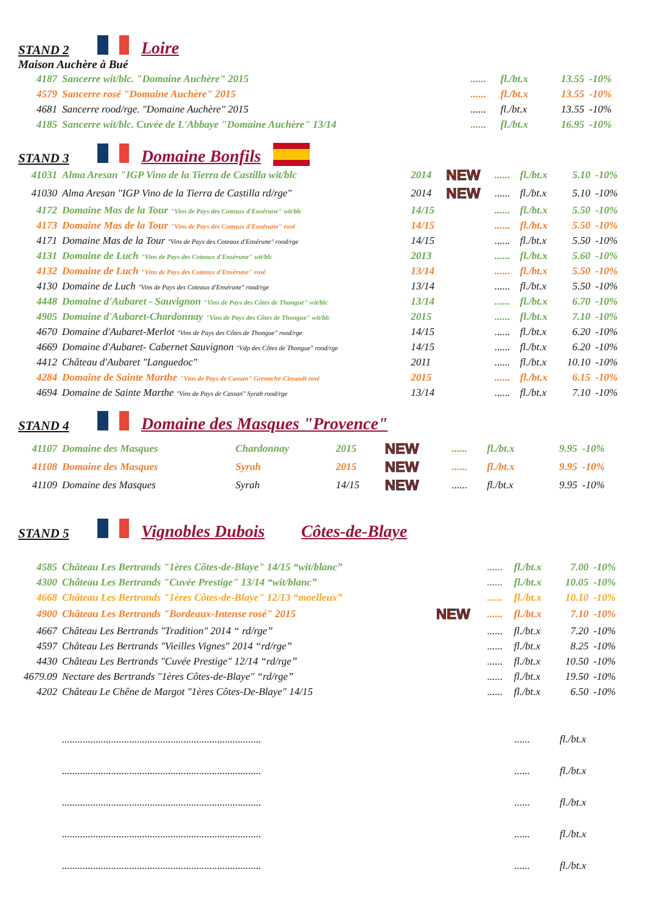STAND 2 Loire
Maison Auchère à Bué
| 4187 | Sancerre wit/blc. "Domaine Auchère" 2015 | ...... | fl./bt.x | 13.55 | -10% |
| 4579 | Sancerre rosé "Domaine Auchère" 2015 | ...... | fl./bt.x | 13.55 | -10% |
| 4681 | Sancerre rood/rge. "Domaine Auchère" 2015 | ...... | fl./bt.x | 13.55 | -10% |
| 4185 | Sancerre wit/blc. Cuvée de L'Abbaye "Domaine Auchère" 13/14 | ...... | fl./bt.x | 16.95 | -10% |
STAND 3 Domaine Bonfils
| 41031 | Alma Aresan "IGP Vino de la Tierra de Castilla wit/blc | 2014 | NEW | ...... | fl./bt.x | 5.10 | -10% |
| 41030 | Alma Aresan "IGP Vino de la Tierra de Castilla rd/rge" | 2014 | NEW | ...... | fl./bt.x | 5.10 | -10% |
| 4172 | Domaine Mas de la Tour "Vins de Pays des Coteaux d'Ensérune" wit/blc | 14/15 | | ...... | fl./bt.x | 5.50 | -10% |
| 4173 | Domaine Mas de la Tour "Vins de Pays des Coteaux d'Ensérune" rosé | 14/15 | | ...... | fl./bt.x | 5.50 | -10% |
| 4171 | Domaine Mas de la Tour "Vins de Pays des Coteaux d'Ensérune" rood/rge | 14/15 | | ...... | fl./bt.x | 5.50 | -10% |
| 4131 | Domaine de Luch "Vins de Pays des Coteaux d'Ensérune" wit/blc | 2013 | | ...... | fl./bt.x | 5.60 | -10% |
| 4132 | Domaine de Luch "Vins de Pays des Coteaux d'Ensérune" rosé | 13/14 | | ...... | fl./bt.x | 5.50 | -10% |
| 4130 | Domaine de Luch "Vins de Pays des Coteaux d'Ensérune" rood/rge | 13/14 | | ...... | fl./bt.x | 5.50 | -10% |
| 4448 | Domaine d'Aubaret - Sauvignon "Vins de Pays des Côtes de Thongue" wit/blc | 13/14 | | ...... | fl./bt.x | 6.70 | -10% |
| 4905 | Domaine d'Aubaret-Chardonnay "Vins de Pays des Côtes de Thongue" wit/blc | 2015 | | ...... | fl./bt.x | 7.10 | -10% |
| 4670 | Domaine d'Aubaret-Merlot "Vins de Pays des Côtes de Thongue" rood/rge | 14/15 | | ...... | fl./bt.x | 6.20 | -10% |
| 4669 | Domaine d'Aubaret- Cabernet Sauvignon "Vdp des Côtes de Thongue" rood/rge | 14/15 | | ...... | fl./bt.x | 6.20 | -10% |
| 4412 | Château d'Aubaret "Languedoc" | 2011 | | ...... | fl./bt.x | 10.10 | -10% |
| 4284 | Domaine de Sainte Marthe "Vins de Pays de Cassan" Grenache-Cinsault rosé | 2015 | | ...... | fl./bt.x | 6.15 | -10% |
| 4694 | Domaine de Sainte Marthe "Vins de Pays de Cassan" Syrah rood/rge | 13/14 | | ...... | fl./bt.x | 7.10 | -10% |
STAND 4 Domaine des Masques "Provence"
| 41107 | Domaine des Masques | Chardonnay | 2015 | NEW | ...... | fl./bt.x | 9.95 | -10% |
| 41108 | Domaine des Masques | Syrah | 2015 | NEW | ...... | fl./bt.x | 9.95 | -10% |
| 41109 | Domaine des Masques | Syrah | 14/15 | NEW | ...... | fl./bt.x | 9.95 | -10% |
STAND 5 Vignobles Dubois Côtes-de-Blaye
| 4585 | Château Les Bertrands "1ères Côtes-de-Blaye" 14/15 “wit/blanc” | | ...... | fl./bt.x | 7.00 | -10% |
| 4300 | Château Les Bertrands "Cuvée Prestige" 13/14 “wit/blanc” | | ...... | fl./bt.x | 10.05 | -10% |
| 4668 | Château Les Bertrands "1ères Côtes-de-Blaye" 12/13 “moelleux” | | ...... | fl./bt.x | 10.10 | -10% |
| 4900 | Château Les Bertrands "Bordeaux-Intense rosé" 2015 | NEW | ...... | fl./bt.x | 7.10 | -10% |
| 4667 | Château Les Bertrands "Tradition" 2014 “ rd/rge” | | ...... | fl./bt.x | 7.20 | -10% |
| 4597 | Château Les Bertrands "Vieilles Vignes" 2014 “rd/rge” | | ...... | fl./bt.x | 8.25 | -10% |
| 4430 | Château Les Bertrands "Cuvée Prestige" 12/14 “rd/rge” | | ...... | fl./bt.x | 10.50 | -10% |
| 4679.09 | Nectare des Bertrands "1ères Côtes-de-Blaye" “rd/rge” | | ...... | fl./bt.x | 19.50 | -10% |
| 4202 | Château Le Chêne de Margot "1ères Côtes-De-Blaye" 14/15 | | ...... | fl./bt.x | 6.50 | -10% |
| | ............................................................................. | ...... | fl./bt.x |
| | ............................................................................. | ...... | fl./bt.x |
| | ............................................................................. | ...... | fl./bt.x |
| | ............................................................................. | ...... | fl./bt.x |
| | ............................................................................. | ...... | fl./bt.x |